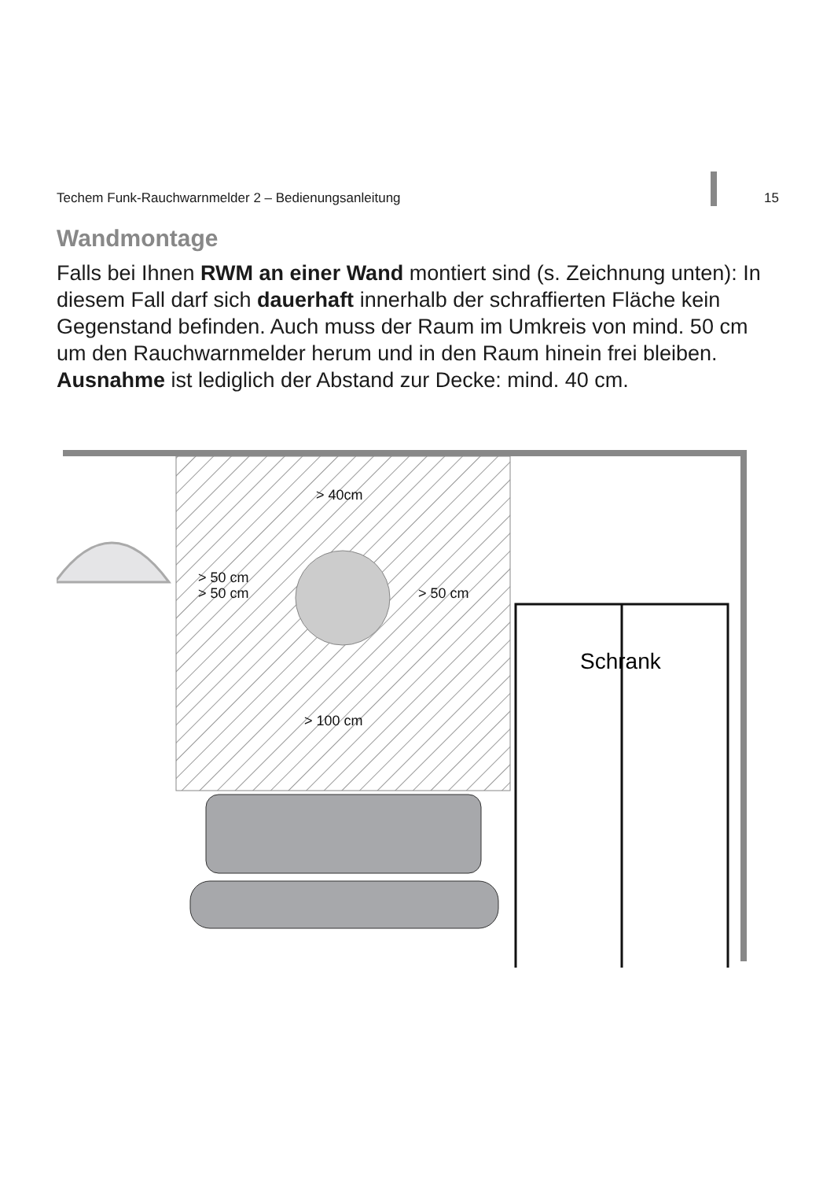Techem Funk-Rauchwarnmelder 2 – Bedienungsanleitung 15
Wandmontage
Falls bei Ihnen RWM an einer Wand montiert sind (s. Zeichnung unten): In diesem Fall darf sich dauerhaft innerhalb der schraffierten Fläche kein Gegenstand befinden. Auch muss der Raum im Umkreis von mind. 50 cm um den Rauchwarnmelder herum und in den Raum hinein frei bleiben. Ausnahme ist lediglich der Abstand zur Decke: mind. 40 cm.
Schrank
> 40cm
> 50 cm
> 50 cm
> 50 cm
> 100 cm